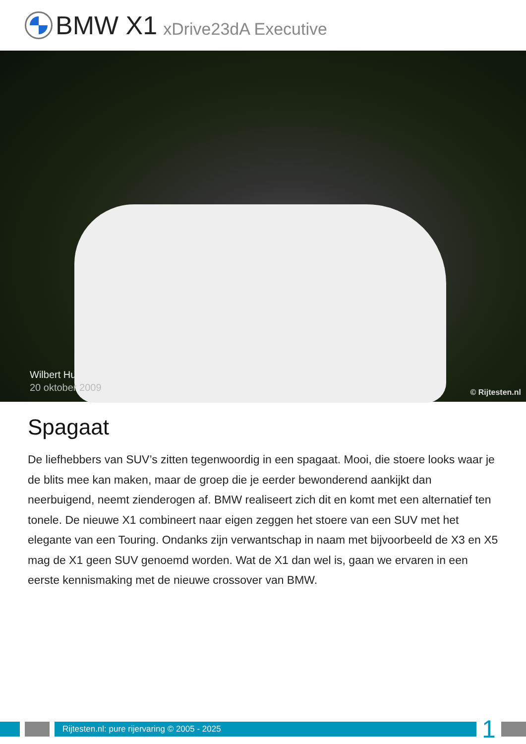BMW X1 xDrive23dA Executive
Wilbert Huls
20 oktober 2009
© Rijtesten.nl
Spagaat
De liefhebbers van SUV’s zitten tegenwoordig in een spagaat. Mooi, die stoere looks waar je de blits mee kan maken, maar de groep die je eerder bewonderend aankijkt dan neerbuigend, neemt zienderogen af. BMW realiseert zich dit en komt met een alternatief ten tonele. De nieuwe X1 combineert naar eigen zeggen het stoere van een SUV met het elegante van een Touring. Ondanks zijn verwantschap in naam met bijvoorbeeld de X3 en X5 mag de X1 geen SUV genoemd worden. Wat de X1 dan wel is, gaan we ervaren in een eerste kennismaking met de nieuwe crossover van BMW.
Rijtesten.nl: pure rijervaring © 2005 - 2025
1